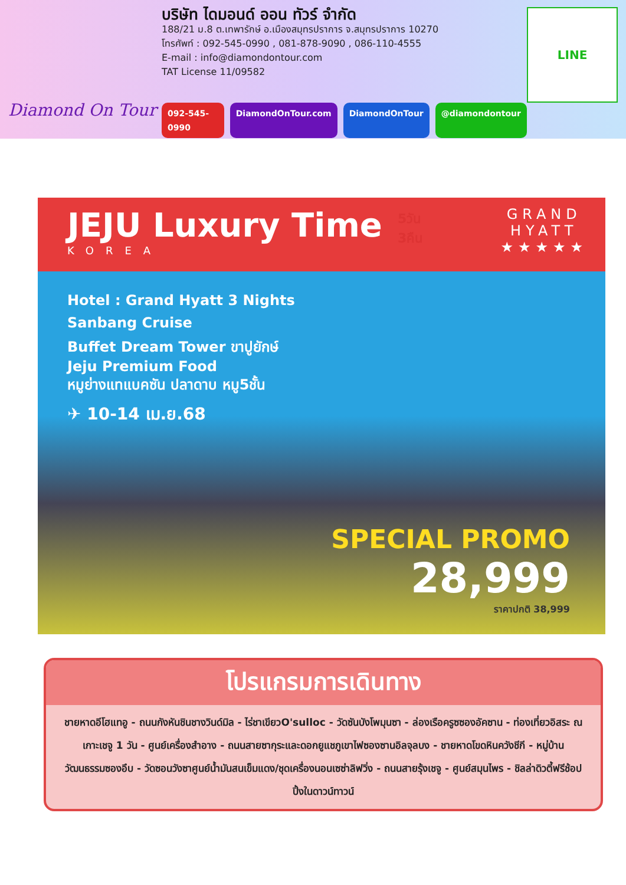Diamond On Tour
บริษัท ไดมอนด์ ออน ทัวร์ จำกัด
188/21 ม.8 ต.เทพารักษ์ อ.เมืองสมุทรปราการ จ.สมุทรปราการ 10270
โทรศัพท์ : 092-545-0990 , 081-878-9090 , 086-110-4555
E-mail : info@diamondontour.com
TAT License 11/09582
092-545-0990 DiamondOnTour.com DiamondOnTour @diamondontour
LINE
JEJU Luxury Time
KOREA
GRAND
HYATT
★★★★★
5วัน
3คืน
Hotel : Grand Hyatt 3 Nights
Sanbang Cruise
Buffet Dream Tower ขาปูยักษ์
Jeju Premium Food
หมูย่างแทแบคซัน ปลาดาบ หมู5ชั้น
✈ 10-14 เม.ย.68
SPECIAL PROMO
28,999
ราคาปกติ 38,999
โปรแกรมการเดินทาง
ชายหาดอีโฮแทอู - ถนนกังหันชินชางวินด์มิล - ไร่ชาเขียวO'sulloc - วัดซันบังโพมุนซา - ล่องเรือครูซซองอัคซาน - ท่องเที่ยวอิสระ ณ เกาะเชจู 1 วัน - ศูนย์เครื่องสำอาง - ถนนสายซากุระและดอกยูแชภูเขาไฟซองซานอิลจุลบง - ชายหาดโขดหินควังชีกี - หมู่บ้านวัฒนธรรมซองอึบ - วัดซอนวังซาศูนย์น้ำมันสนเข็มแดง/ชุดเครื่องนอนเซซ่าลิฟวิ่ง - ถนนสายรุ้งเชจู - ศูนย์สมุนไพร - ชิลล่าดิวตี้ฟรีช้อปปิ้งในดาวน์ทาวน์